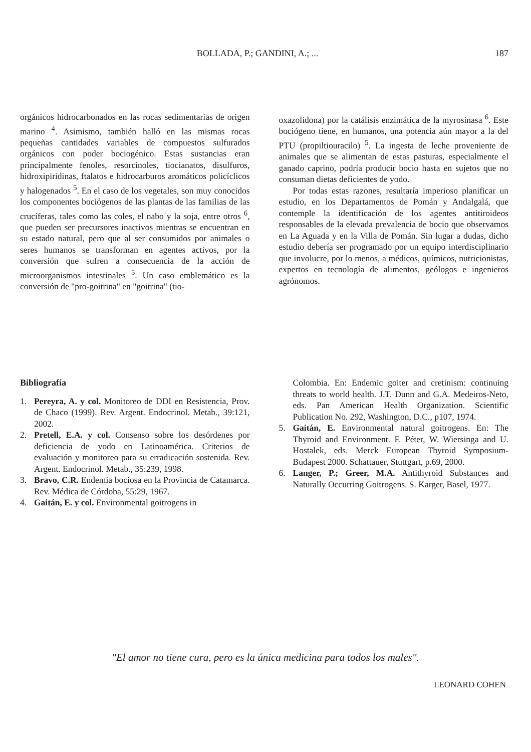BOLLADA, P.; GANDINI, A.; ... 187
orgánicos hidrocarbonados en las rocas sedimentarias de origen marino <sup>4</sup>. Asimismo, también halló en las mismas rocas pequeñas cantidades variables de compuestos sulfurados orgánicos con poder bociogénico. Estas sustancias eran principalmente fenoles, resorcinoles, tiocianatos, disulfuros, hidroxipiridinas, ftalatos e hidrocarburos aromáticos policíclicos y halogenados <sup>5</sup>. En el caso de los vegetales, son muy conocidos los componentes bociógenos de las plantas de las familias de las crucíferas, tales como las coles, el nabo y la soja, entre otros <sup>6</sup>, que pueden ser precursores inactivos mientras se encuentran en su estado natural, pero que al ser consumidos por animales o seres humanos se transforman en agentes activos, por la conversión que sufren a consecuencia de la acción de microorganismos intestinales <sup>5</sup>. Un caso emblemático es la conversión de "pro-goitrina" en "goitrina" (tio-
oxazolidona) por la catálisis enzimática de la myrosinasa <sup>6</sup>. Este bociógeno tiene, en humanos, una potencia aún mayor a la del PTU (propiltiouracilo) <sup>5</sup>. La ingesta de leche proveniente de animales que se alimentan de estas pasturas, especialmente el ganado caprino, podría producir bocio hasta en sujetos que no consuman dietas deficientes de yodo.
Por todas estas razones, resultaría imperioso planificar un estudio, en los Departamentos de Pomán y Andalgalá, que contemple la identificación de los agentes antitiroideos responsables de la elevada prevalencia de bocio que observamos en La Aguada y en la Villa de Pomán. Sin lugar a dudas, dicho estudio debería ser programado por un equipo interdisciplinario que involucre, por lo menos, a médicos, químicos, nutricionistas, expertos en tecnología de alimentos, geólogos e ingenieros agrónomos.
Bibliografía
1. Pereyra, A. y col. Monitoreo de DDI en Resistencia, Prov. de Chaco (1999). Rev. Argent. Endocrinol. Metab., 39:121, 2002.
2. Pretell, E.A. y col. Consenso sobre los desórdenes por deficiencia de yodo en Latinoamérica. Criterios de evaluación y monitoreo para su erradicación sostenida. Rev. Argent. Endocrinol. Metab., 35:239, 1998.
3. Bravo, C.R. Endemia bociosa en la Provincia de Catamarca. Rev. Médica de Córdoba, 55:29, 1967.
4. Gaitán, E. y col. Environmental goitrogens in
Colombia. En: Endemic goiter and cretinism: continuing threats to world health. J.T. Dunn and G.A. Medeiros-Neto, eds. Pan American Health Organization. Scientific Publication No. 292, Washington, D.C., p107, 1974.
5. Gaitán, E. Environmental natural goitrogens. En: The Thyroid and Environment. F. Péter, W. Wiersinga and U. Hostalek, eds. Merck European Thyroid Symposium-Budapest 2000. Schattauer, Stuttgart, p.69, 2000.
6. Langer, P.; Greer, M.A. Antithyroid Substances and Naturally Occurring Goitrogens. S. Karger, Basel, 1977.
"El amor no tiene cura, pero es la única medicina para todos los males".
LEONARD COHEN